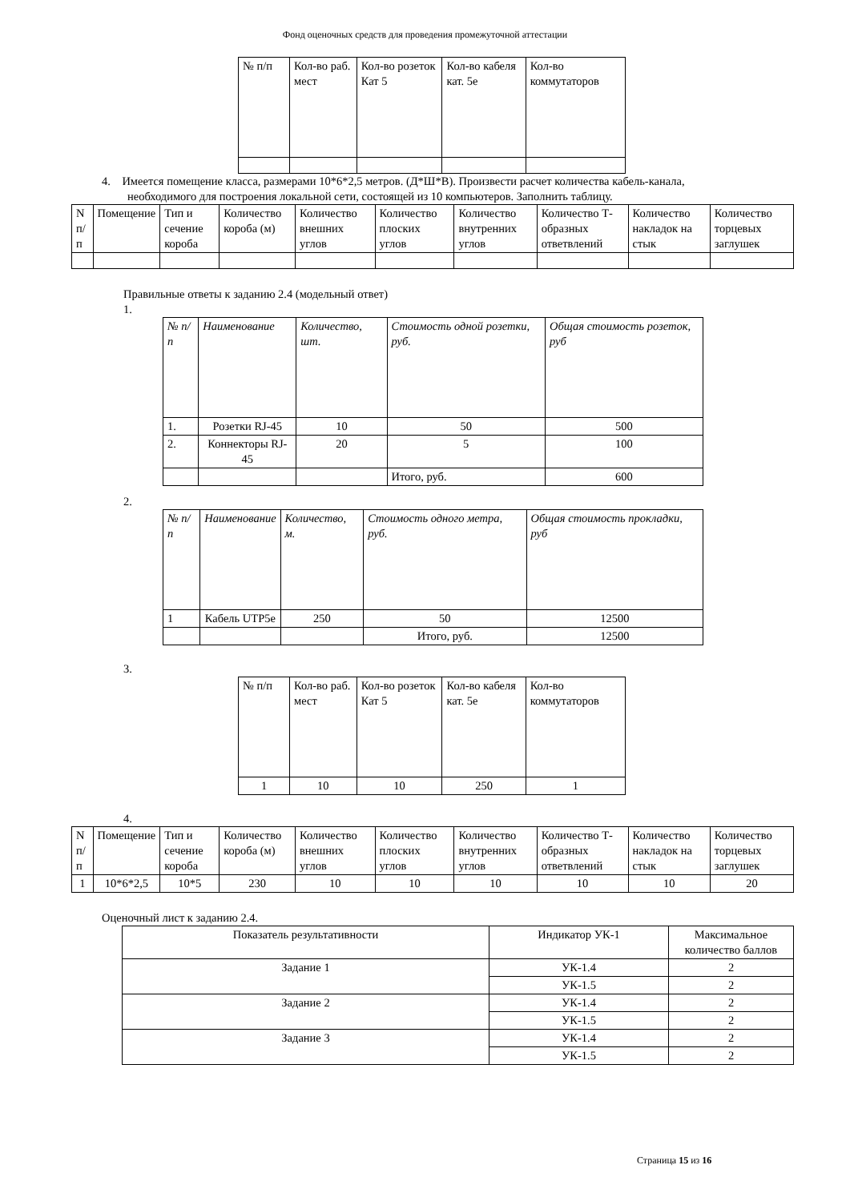Фонд оценочных средств для проведения промежуточной аттестации
| № п/п | Кол-во раб. мест | Кол-во розеток Кат 5 | Кол-во кабеля кат. 5е | Кол-во коммутаторов |
| --- | --- | --- | --- | --- |
4. Имеется помещение класса, размерами 10*6*2,5 метров. (Д*Ш*В). Произвести расчет количества кабель-канала,
необходимого для построения локальной сети, состоящей из 10 компьютеров. Заполнить таблицу.
| N п/п | Помещение | Тип и сечение короба | Количество короба (м) | Количество внешних углов | Количество плоских углов | Количество внутренних углов | Количество Т-образных ответвлений | Количество накладок на стык | Количество торцевых заглушек |
| --- | --- | --- | --- | --- | --- | --- | --- | --- | --- |
Правильные ответы к заданию 2.4 (модельный ответ)
1.
| № п/п | Наименование | Количество, шт. | Стоимость одной розетки, руб. | Общая стоимость розеток, руб |
| --- | --- | --- | --- | --- |
| 1. | Розетки RJ-45 | 10 | 50 | 500 |
| 2. | Коннекторы RJ-45 | 20 | 5 | 100 |
| | | | Итого, руб. | 600 |
2.
| № п/п | Наименование | Количество, м. | Стоимость одного метра, руб. | Общая стоимость прокладки, руб |
| --- | --- | --- | --- | --- |
| 1 | Кабель UTP5e | 250 | 50 | 12500 |
| | | | Итого, руб. | 12500 |
3.
| № п/п | Кол-во раб. мест | Кол-во розеток Кат 5 | Кол-во кабеля кат. 5е | Кол-во коммутаторов |
| --- | --- | --- | --- | --- |
| 1 | 10 | 10 | 250 | 1 |
4.
| N п/п | Помещение | Тип и сечение короба | Количество короба (м) | Количество внешних углов | Количество плоских углов | Количество внутренних углов | Количество Т-образных ответвлений | Количество накладок на стык | Количество торцевых заглушек |
| --- | --- | --- | --- | --- | --- | --- | --- | --- | --- |
| 1 | 10*6*2,5 | 10*5 | 230 | 10 | 10 | 10 | 10 | 10 | 20 |
Оценочный лист к заданию 2.4.
| Показатель результативности | Индикатор УК-1 | Максимальное количество баллов |
| --- | --- | --- |
| Задание 1 | УК-1.4 | 2 |
| | УК-1.5 | 2 |
| Задание 2 | УК-1.4 | 2 |
| | УК-1.5 | 2 |
| Задание 3 | УК-1.4 | 2 |
| | УК-1.5 | 2 |
Страница 15 из 16